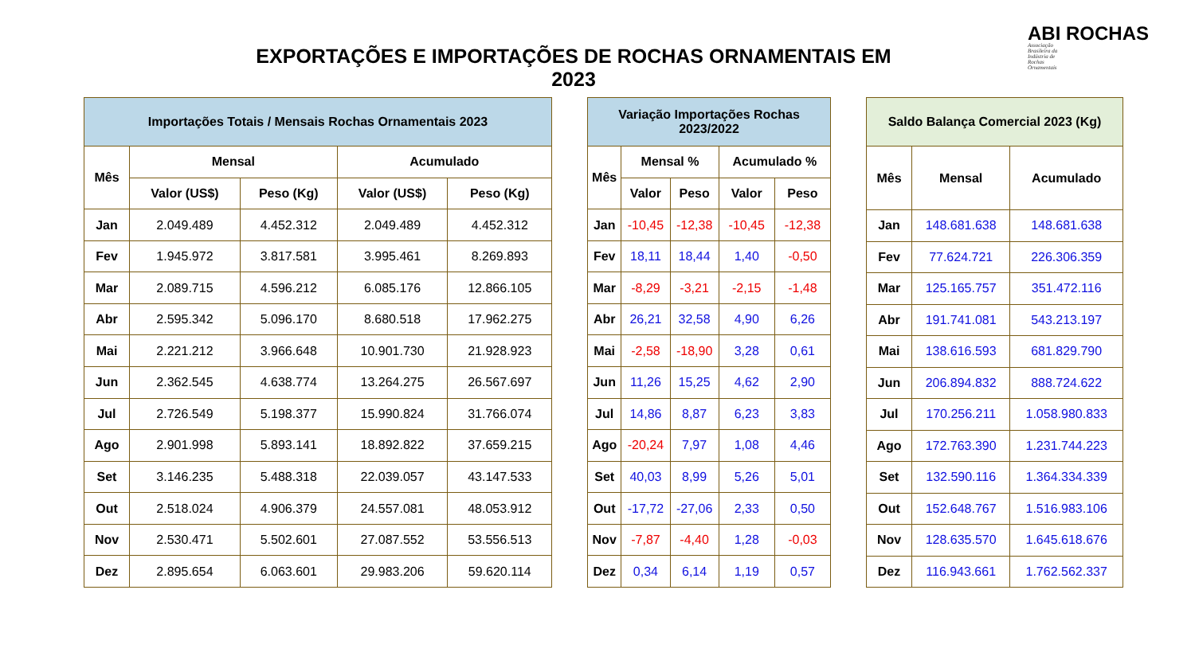EXPORTAÇÕES E IMPORTAÇÕES DE ROCHAS ORNAMENTAIS EM 2023
ABI ROCHAS
Associação Brasileira da Indústria de Rochas Ornamentais
| Importações Totais / Mensais Rochas Ornamentais 2023 | | | | |
| --- | --- | --- | --- | --- |
| Mês | Mensal | | Acumulado | |
| | Valor (US$) | Peso (Kg) | Valor (US$) | Peso (Kg) |
| Jan | 2.049.489 | 4.452.312 | 2.049.489 | 4.452.312 |
| Fev | 1.945.972 | 3.817.581 | 3.995.461 | 8.269.893 |
| Mar | 2.089.715 | 4.596.212 | 6.085.176 | 12.866.105 |
| Abr | 2.595.342 | 5.096.170 | 8.680.518 | 17.962.275 |
| Mai | 2.221.212 | 3.966.648 | 10.901.730 | 21.928.923 |
| Jun | 2.362.545 | 4.638.774 | 13.264.275 | 26.567.697 |
| Jul | 2.726.549 | 5.198.377 | 15.990.824 | 31.766.074 |
| Ago | 2.901.998 | 5.893.141 | 18.892.822 | 37.659.215 |
| Set | 3.146.235 | 5.488.318 | 22.039.057 | 43.147.533 |
| Out | 2.518.024 | 4.906.379 | 24.557.081 | 48.053.912 |
| Nov | 2.530.471 | 5.502.601 | 27.087.552 | 53.556.513 |
| Dez | 2.895.654 | 6.063.601 | 29.983.206 | 59.620.114 |
| Variação Importações Rochas 2023/2022 | | | | |
| --- | --- | --- | --- | --- |
| Mês | Mensal % | | Acumulado % | |
| | Valor | Peso | Valor | Peso |
| Jan | -10,45 | -12,38 | -10,45 | -12,38 |
| Fev | 18,11 | 18,44 | 1,40 | -0,50 |
| Mar | -8,29 | -3,21 | -2,15 | -1,48 |
| Abr | 26,21 | 32,58 | 4,90 | 6,26 |
| Mai | -2,58 | -18,90 | 3,28 | 0,61 |
| Jun | 11,26 | 15,25 | 4,62 | 2,90 |
| Jul | 14,86 | 8,87 | 6,23 | 3,83 |
| Ago | -20,24 | 7,97 | 1,08 | 4,46 |
| Set | 40,03 | 8,99 | 5,26 | 5,01 |
| Out | -17,72 | -27,06 | 2,33 | 0,50 |
| Nov | -7,87 | -4,40 | 1,28 | -0,03 |
| Dez | 0,34 | 6,14 | 1,19 | 0,57 |
| Saldo Balança Comercial 2023 (Kg) | | |
| --- | --- | --- |
| Mês | Mensal | Acumulado |
| Jan | 148.681.638 | 148.681.638 |
| Fev | 77.624.721 | 226.306.359 |
| Mar | 125.165.757 | 351.472.116 |
| Abr | 191.741.081 | 543.213.197 |
| Mai | 138.616.593 | 681.829.790 |
| Jun | 206.894.832 | 888.724.622 |
| Jul | 170.256.211 | 1.058.980.833 |
| Ago | 172.763.390 | 1.231.744.223 |
| Set | 132.590.116 | 1.364.334.339 |
| Out | 152.648.767 | 1.516.983.106 |
| Nov | 128.635.570 | 1.645.618.676 |
| Dez | 116.943.661 | 1.762.562.337 |